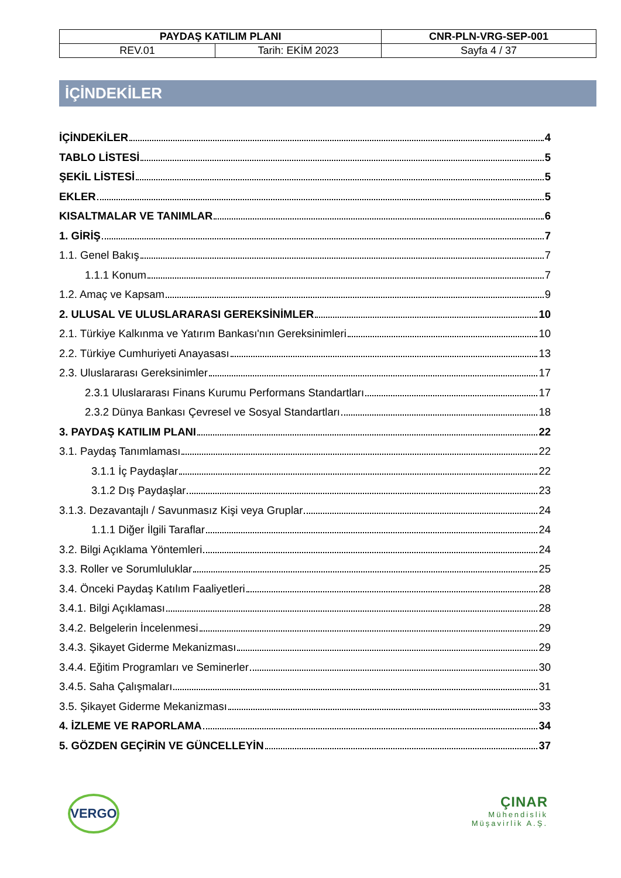| PAYDAŞ KATILIM PLANI | | CNR-PLN-VRG-SEP-001 |
| REV.01 | Tarih: EKİM 2023 | Sayfa 4 / 37 |
İÇİNDEKİLER
İÇİNDEKİLER 4
TABLO LİSTESİ 5
ŞEKİL LİSTESİ 5
EKLER 5
KISALTMALAR VE TANIMLAR 6
1. GİRİŞ 7
1.1. Genel Bakış 7
1.1.1 Konum 7
1.2. Amaç ve Kapsam 9
2. ULUSAL VE ULUSLARARASI GEREKSİNİMLER 10
2.1. Türkiye Kalkınma ve Yatırım Bankası'nın Gereksinimleri 10
2.2. Türkiye Cumhuriyeti Anayasası 13
2.3. Uluslararası Gereksinimler 17
2.3.1 Uluslararası Finans Kurumu Performans Standartları 17
2.3.2 Dünya Bankası Çevresel ve Sosyal Standartları 18
3. PAYDAŞ KATILIM PLANI 22
3.1. Paydaş Tanımlaması 22
3.1.1 İç Paydaşlar 22
3.1.2 Dış Paydaşlar 23
3.1.3. Dezavantajlı / Savunmasız Kişi veya Gruplar 24
1.1.1 Diğer İlgili Taraflar 24
3.2. Bilgi Açıklama Yöntemleri 24
3.3. Roller ve Sorumluluklar 25
3.4. Önceki Paydaş Katılım Faaliyetleri 28
3.4.1. Bilgi Açıklaması 28
3.4.2. Belgelerin İncelenmesi 29
3.4.3. Şikayet Giderme Mekanizması 29
3.4.4. Eğitim Programları ve Seminerler 30
3.4.5. Saha Çalışmaları 31
3.5. Şikayet Giderme Mekanizması 33
4. İZLEME VE RAPORLAMA 34
5. GÖZDEN GEÇİRİN VE GÜNCELLEYİN 37
VERGO
ÇINAR
Mühendislik
Müşavirlik A.Ş.